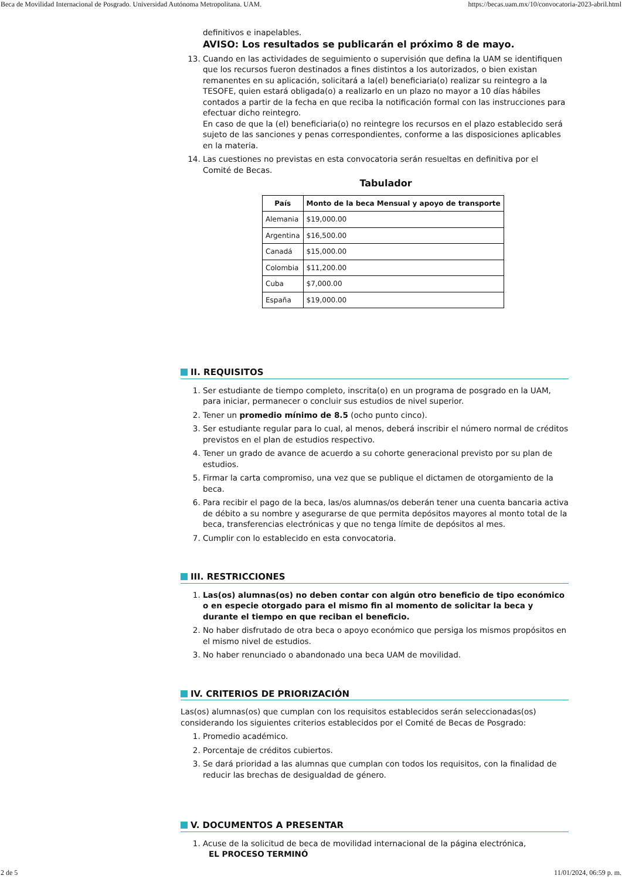Beca de Movilidad Internacional de Posgrado. Universidad Autónoma Metropolitana. UAM. https://becas.uam.mx/10/convocatoria-2023-abril.html
definitivos e inapelables.
AVISO: Los resultados se publicarán el próximo 8 de mayo.
13. Cuando en las actividades de seguimiento o supervisión que defina la UAM se identifiquen que los recursos fueron destinados a fines distintos a los autorizados, o bien existan remanentes en su aplicación, solicitará a la(el) beneficiaria(o) realizar su reintegro a la TESOFE, quien estará obligada(o) a realizarlo en un plazo no mayor a 10 días hábiles contados a partir de la fecha en que reciba la notificación formal con las instrucciones para efectuar dicho reintegro.
En caso de que la (el) beneficiaria(o) no reintegre los recursos en el plazo establecido será sujeto de las sanciones y penas correspondientes, conforme a las disposiciones aplicables en la materia.
14. Las cuestiones no previstas en esta convocatoria serán resueltas en definitiva por el Comité de Becas.
Tabulador
| País | Monto de la beca Mensual y apoyo de transporte |
| --- | --- |
| Alemania | $19,000.00 |
| Argentina | $16,500.00 |
| Canadá | $15,000.00 |
| Colombia | $11,200.00 |
| Cuba | $7,000.00 |
| España | $19,000.00 |
II. REQUISITOS
1. Ser estudiante de tiempo completo, inscrita(o) en un programa de posgrado en la UAM, para iniciar, permanecer o concluir sus estudios de nivel superior.
2. Tener un promedio mínimo de 8.5 (ocho punto cinco).
3. Ser estudiante regular para lo cual, al menos, deberá inscribir el número normal de créditos previstos en el plan de estudios respectivo.
4. Tener un grado de avance de acuerdo a su cohorte generacional previsto por su plan de estudios.
5. Firmar la carta compromiso, una vez que se publique el dictamen de otorgamiento de la beca.
6. Para recibir el pago de la beca, las/os alumnas/os deberán tener una cuenta bancaria activa de débito a su nombre y asegurarse de que permita depósitos mayores al monto total de la beca, transferencias electrónicas y que no tenga límite de depósitos al mes.
7. Cumplir con lo establecido en esta convocatoria.
III. RESTRICCIONES
1. Las(os) alumnas(os) no deben contar con algún otro beneficio de tipo económico o en especie otorgado para el mismo fin al momento de solicitar la beca y durante el tiempo en que reciban el beneficio.
2. No haber disfrutado de otra beca o apoyo económico que persiga los mismos propósitos en el mismo nivel de estudios.
3. No haber renunciado o abandonado una beca UAM de movilidad.
IV. CRITERIOS DE PRIORIZACIÓN
Las(os) alumnas(os) que cumplan con los requisitos establecidos serán seleccionadas(os) considerando los siguientes criterios establecidos por el Comité de Becas de Posgrado:
1. Promedio académico.
2. Porcentaje de créditos cubiertos.
3. Se dará prioridad a las alumnas que cumplan con todos los requisitos, con la finalidad de reducir las brechas de desigualdad de género.
V. DOCUMENTOS A PRESENTAR
1. Acuse de la solicitud de beca de movilidad internacional de la página electrónica,
EL PROCESO TERMINÓ
2 de 5 11/01/2024, 06:59 p. m.